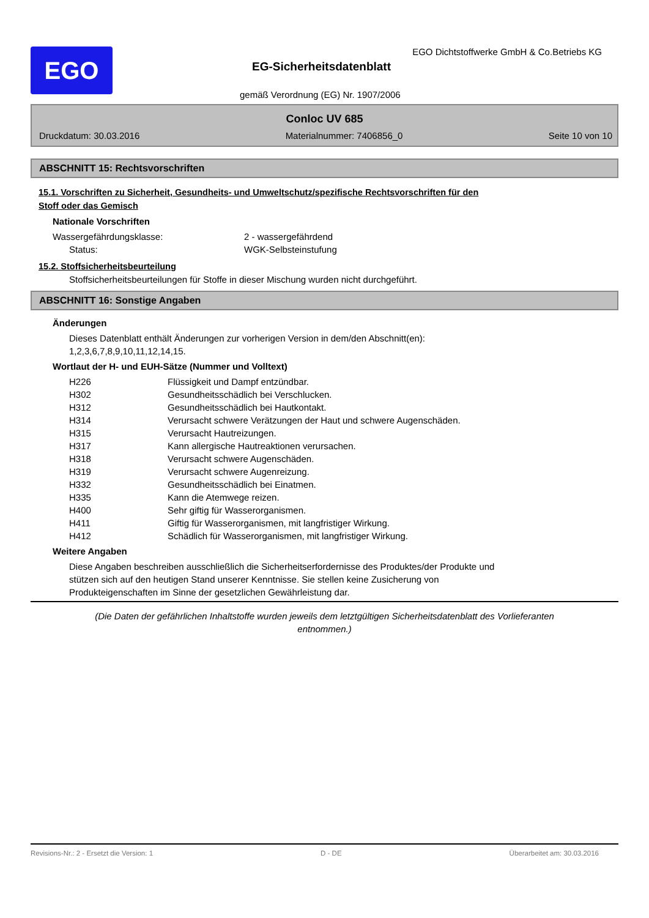EGO
EGO Dichtstoffwerke GmbH & Co.Betriebs KG
EG-Sicherheitsdatenblatt
gemäß Verordnung (EG) Nr. 1907/2006
Conloc UV 685
Druckdatum: 30.03.2016 Materialnummer: 7406856_0 Seite 10 von 10
ABSCHNITT 15: Rechtsvorschriften
15.1. Vorschriften zu Sicherheit, Gesundheits- und Umweltschutz/spezifische Rechtsvorschriften für den
Stoff oder das Gemisch
Nationale Vorschriften
| Wassergefährdungsklasse: | 2 - wassergefährdend |
| Status: | WGK-Selbsteinstufung |
15.2. Stoffsicherheitsbeurteilung
Stoffsicherheitsbeurteilungen für Stoffe in dieser Mischung wurden nicht durchgeführt.
ABSCHNITT 16: Sonstige Angaben
Änderungen
Dieses Datenblatt enthält Änderungen zur vorherigen Version in dem/den Abschnitt(en):
1,2,3,6,7,8,9,10,11,12,14,15.
Wortlaut der H- und EUH-Sätze (Nummer und Volltext)
| H226 | Flüssigkeit und Dampf entzündbar. |
| H302 | Gesundheitsschädlich bei Verschlucken. |
| H312 | Gesundheitsschädlich bei Hautkontakt. |
| H314 | Verursacht schwere Verätzungen der Haut und schwere Augenschäden. |
| H315 | Verursacht Hautreizungen. |
| H317 | Kann allergische Hautreaktionen verursachen. |
| H318 | Verursacht schwere Augenschäden. |
| H319 | Verursacht schwere Augenreizung. |
| H332 | Gesundheitsschädlich bei Einatmen. |
| H335 | Kann die Atemwege reizen. |
| H400 | Sehr giftig für Wasserorganismen. |
| H411 | Giftig für Wasserorganismen, mit langfristiger Wirkung. |
| H412 | Schädlich für Wasserorganismen, mit langfristiger Wirkung. |
Weitere Angaben
Diese Angaben beschreiben ausschließlich die Sicherheitserfordernisse des Produktes/der Produkte und
stützen sich auf den heutigen Stand unserer Kenntnisse. Sie stellen keine Zusicherung von
Produkteigenschaften im Sinne der gesetzlichen Gewährleistung dar.
(Die Daten der gefährlichen Inhaltstoffe wurden jeweils dem letztgültigen Sicherheitsdatenblatt des Vorlieferanten
entnommen.)
Revisions-Nr.: 2 - Ersetzt die Version: 1 D - DE Überarbeitet am: 30.03.2016